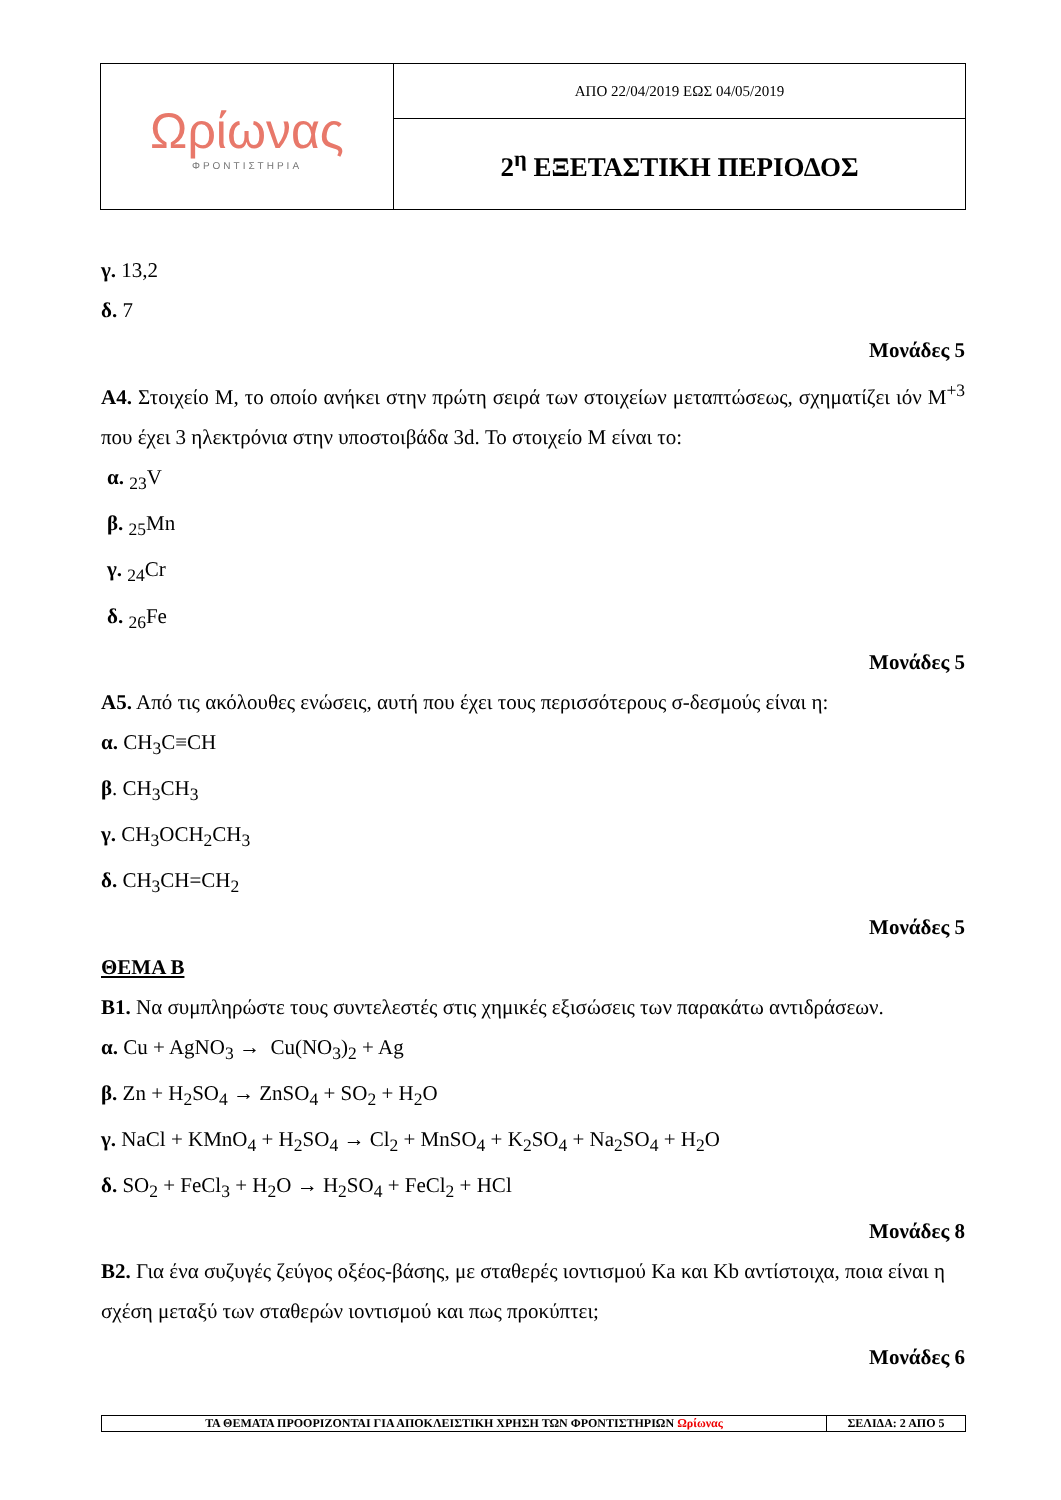| Ωρίωνας ΦΡΟΝΤΙΣΤΗΡΙΑ | ΑΠΟ 22/04/2019 ΕΩΣ 04/05/2019 |
| | 2<sup>η</sup> ΕΞΕΤΑΣΤΙΚΗ ΠΕΡΙΟΔΟΣ |
γ. 13,2
δ. 7
Μονάδες 5
Α4. Στοιχείο Μ, το οποίο ανήκει στην πρώτη σειρά των στοιχείων μεταπτώσεως, σχηματίζει ιόν Μ<sup>+3</sup> που έχει 3 ηλεκτρόνια στην υποστοιβάδα 3d. Το στοιχείο Μ είναι το:
α. <sub>23</sub>V
β. <sub>25</sub>Mn
γ. <sub>24</sub>Cr
δ. <sub>26</sub>Fe
Μονάδες 5
Α5. Από τις ακόλουθες ενώσεις, αυτή που έχει τους περισσότερους σ-δεσμούς είναι η:
α. CH<sub>3</sub>C≡CH
β. CH<sub>3</sub>CH<sub>3</sub>
γ. CH<sub>3</sub>OCH<sub>2</sub>CH<sub>3</sub>
δ. CH<sub>3</sub>CH=CH<sub>2</sub>
Μονάδες 5
ΘΕΜΑ Β
Β1. Να συμπληρώστε τους συντελεστές στις χημικές εξισώσεις των παρακάτω αντιδράσεων.
α. Cu + AgNO<sub>3</sub> → Cu(NO<sub>3</sub>)<sub>2</sub> + Ag
β. Zn + H<sub>2</sub>SO<sub>4</sub> → ZnSO<sub>4</sub> + SO<sub>2</sub> + H<sub>2</sub>O
γ. NaCl + KMnO<sub>4</sub> + H<sub>2</sub>SO<sub>4</sub> → Cl<sub>2</sub> + MnSO<sub>4</sub> + K<sub>2</sub>SO<sub>4</sub> + Na<sub>2</sub>SO<sub>4</sub> + H<sub>2</sub>O
δ. SO<sub>2</sub> + FeCl<sub>3</sub> + H<sub>2</sub>O → H<sub>2</sub>SO<sub>4</sub> + FeCl<sub>2</sub> + HCl
Μονάδες 8
Β2. Για ένα συζυγές ζεύγος οξέος-βάσης, με σταθερές ιοντισμού Κa και Κb αντίστοιχα, ποια είναι η σχέση μεταξύ των σταθερών ιοντισμού και πως προκύπτει;
Μονάδες 6
| ΤΑ ΘΕΜΑΤΑ ΠΡΟΟΡΙΖΟΝΤΑΙ ΓΙΑ ΑΠΟΚΛΕΙΣΤΙΚΗ ΧΡΗΣΗ ΤΩΝ ΦΡΟΝΤΙΣΤΗΡΙΩΝ Ωρίωνας | ΣΕΛΙΔΑ: 2 ΑΠΟ 5 |